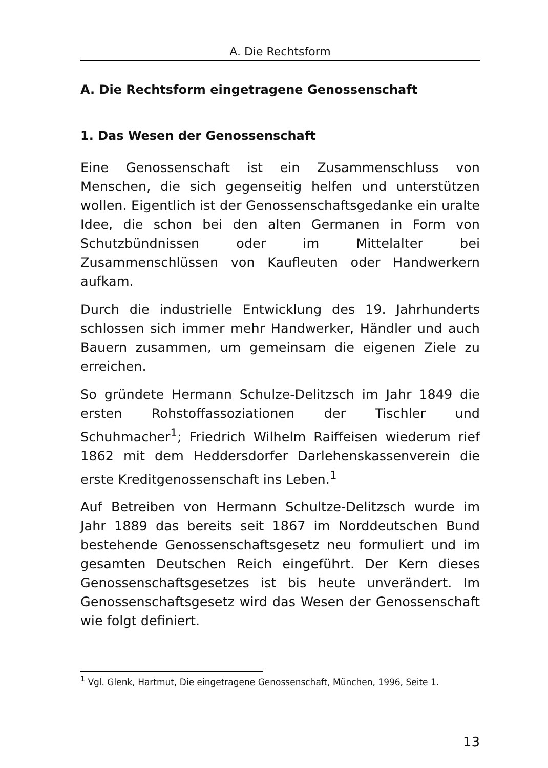A. Die Rechtsform
A. Die Rechtsform eingetragene Genossenschaft
1. Das Wesen der Genossenschaft
Eine Genossenschaft ist ein Zusammenschluss von Menschen, die sich gegenseitig helfen und unterstützen wollen. Eigentlich ist der Genossenschaftsgedanke ein uralte Idee, die schon bei den alten Germanen in Form von Schutzbündnissen oder im Mittelalter bei Zusammenschlüssen von Kaufleuten oder Handwerkern aufkam.
Durch die industrielle Entwicklung des 19. Jahrhunderts schlossen sich immer mehr Handwerker, Händler und auch Bauern zusammen, um gemeinsam die eigenen Ziele zu erreichen.
So gründete Hermann Schulze-Delitzsch im Jahr 1849 die ersten Rohstoffassoziationen der Tischler und Schuhmacher<sup>1</sup>; Friedrich Wilhelm Raiffeisen wiederum rief 1862 mit dem Heddersdorfer Darlehenskassenverein die erste Kreditgenossenschaft ins Leben.<sup>1</sup>
Auf Betreiben von Hermann Schultze-Delitzsch wurde im Jahr 1889 das bereits seit 1867 im Norddeutschen Bund bestehende Genossenschaftsgesetz neu formuliert und im gesamten Deutschen Reich eingeführt. Der Kern dieses Genossenschaftsgesetzes ist bis heute unverändert. Im Genossenschaftsgesetz wird das Wesen der Genossenschaft wie folgt definiert.
<sup>1</sup> Vgl. Glenk, Hartmut, Die eingetragene Genossenschaft, München, 1996, Seite 1.
13